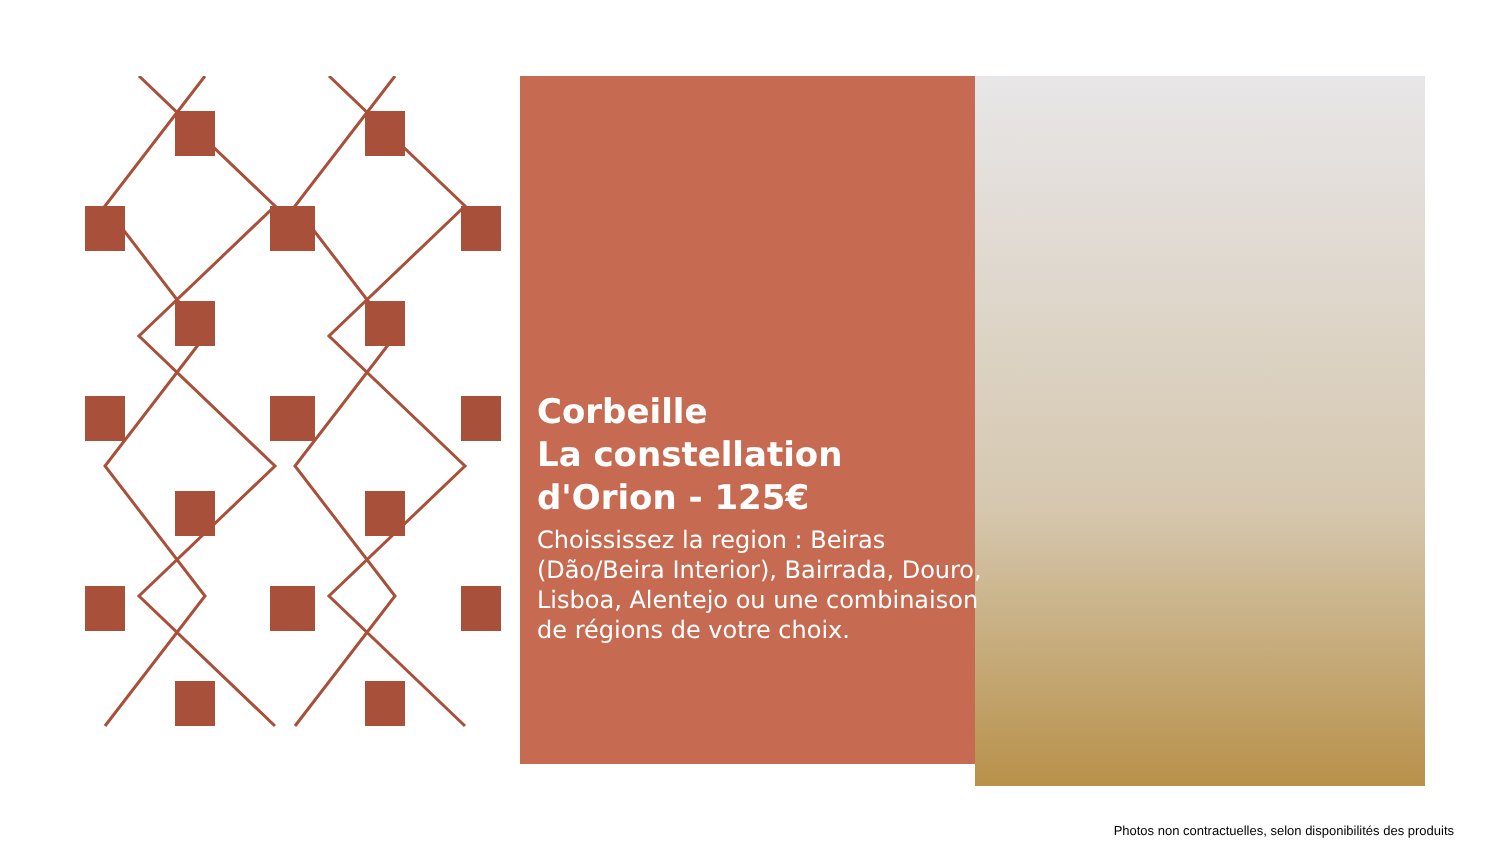Corbeille
La constellation
d'Orion - 125€
Choississez la region : Beiras (Dão/Beira Interior), Bairrada, Douro, Lisboa, Alentejo ou une combinaison de régions de votre choix.
Photos non contractuelles, selon disponibilités des produits